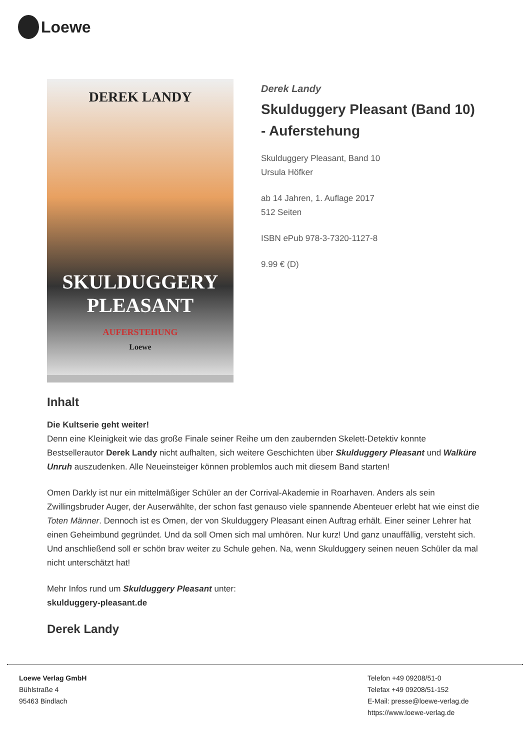Loewe
DEREK LANDY
SKULDUGGERY PLEASANT
AUFERSTEHUNG
Loewe
Derek Landy
Skulduggery Pleasant (Band 10) - Auferstehung
Skulduggery Pleasant, Band 10
Ursula Höfker
ab 14 Jahren, 1. Auflage 2017
512 Seiten
ISBN ePub 978-3-7320-1127-8
9.99 € (D)
Inhalt
Die Kultserie geht weiter!
Denn eine Kleinigkeit wie das große Finale seiner Reihe um den zaubernden Skelett-Detektiv konnte Bestsellerautor Derek Landy nicht aufhalten, sich weitere Geschichten über Skulduggery Pleasant und Walküre Unruh auszudenken. Alle Neueinsteiger können problemlos auch mit diesem Band starten!
Omen Darkly ist nur ein mittelmäßiger Schüler an der Corrival-Akademie in Roarhaven. Anders als sein Zwillingsbruder Auger, der Auserwählte, der schon fast genauso viele spannende Abenteuer erlebt hat wie einst die Toten Männer. Dennoch ist es Omen, der von Skulduggery Pleasant einen Auftrag erhält. Einer seiner Lehrer hat einen Geheimbund gegründet. Und da soll Omen sich mal umhören. Nur kurz! Und ganz unauffällig, versteht sich. Und anschließend soll er schön brav weiter zu Schule gehen. Na, wenn Skulduggery seinen neuen Schüler da mal nicht unterschätzt hat!
Mehr Infos rund um Skulduggery Pleasant unter:
skulduggery-pleasant.de
Derek Landy
Loewe Verlag GmbH
Bühlstraße 4
95463 Bindlach
Telefon +49 09208/51-0
Telefax +49 09208/51-152
E-Mail: presse@loewe-verlag.de
https://www.loewe-verlag.de